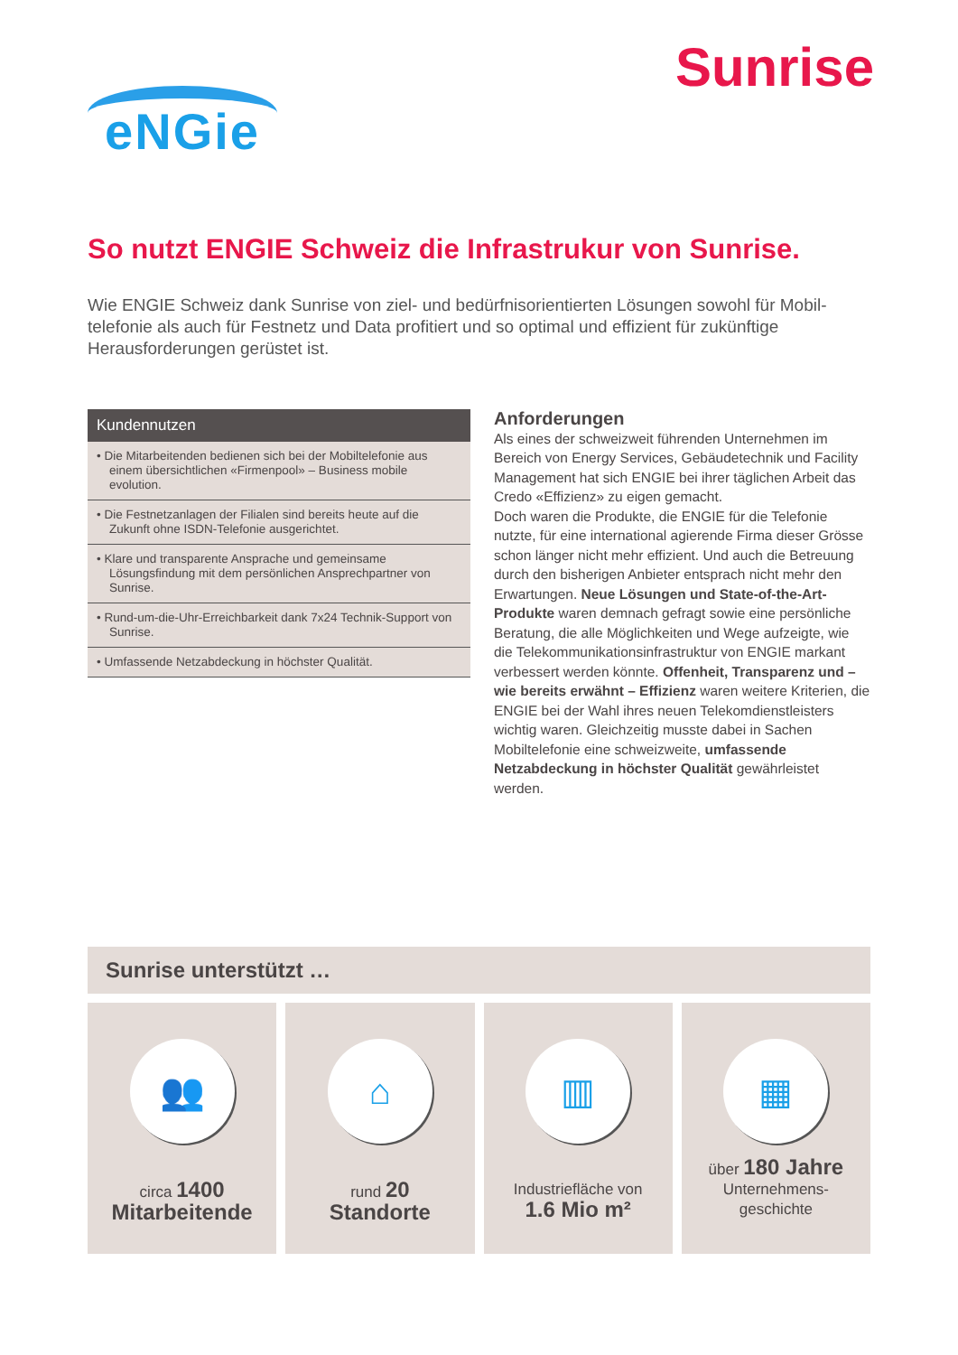eNGie
Sunrise
So nutzt ENGIE Schweiz die Infrastrukur von Sunrise.
Wie ENGIE Schweiz dank Sunrise von ziel- und bedürfnisorientierten Lösungen sowohl für Mobil­telefonie als auch für Festnetz und Data profitiert und so optimal und effizient für zukünftige Herausforderungen gerüstet ist.
Kundennutzen
• Die Mitarbeitenden bedienen sich bei der Mobiltelefonie aus einem übersichtlichen «Firmenpool» – Business mobile evolution.
• Die Festnetzanlagen der Filialen sind bereits heute auf die Zukunft ohne ISDN-Telefonie ausgerichtet.
• Klare und transparente Ansprache und gemeinsame Lösungsfindung mit dem persönlichen Ansprechpartner von Sunrise.
• Rund-um-die-Uhr-Erreichbarkeit dank 7x24 Technik-Support von Sunrise.
• Umfassende Netzabdeckung in höchster Qualität.
Anforderungen
Als eines der schweizweit führenden Unternehmen im Bereich von Energy Services, Gebäudetechnik und Facility Management hat sich ENGIE bei ihrer täglichen Arbeit das Credo «Effizienz» zu eigen gemacht.
Doch waren die Produkte, die ENGIE für die Telefonie nutzte, für eine international agierende Firma dieser Grösse schon länger nicht mehr effizient. Und auch die Betreuung durch den bisherigen Anbieter entsprach nicht mehr den Erwartungen. Neue Lösungen und State-of-the-Art-Produkte waren demnach gefragt sowie eine persönliche Beratung, die alle Möglichkeiten und Wege aufzeigte, wie die Telekommunikationsinfrastruktur von ENGIE markant verbessert werden könnte. Offenheit, Transparenz und – wie bereits erwähnt – Effizienz waren weitere Kriterien, die ENGIE bei der Wahl ihres neuen Telekomdienstleisters wichtig waren. Gleichzeitig musste dabei in Sachen Mobiltelefonie eine schweizweite, umfassende Netzabdeckung in höchster Qualität gewährleistet werden.
Sunrise unterstützt …
👥
circa 1400
Mitarbeitende
⌂
rund 20
Standorte
▥
Industriefläche von
1.6 Mio m²
▦
über 180 Jahre
Unternehmens-
geschichte